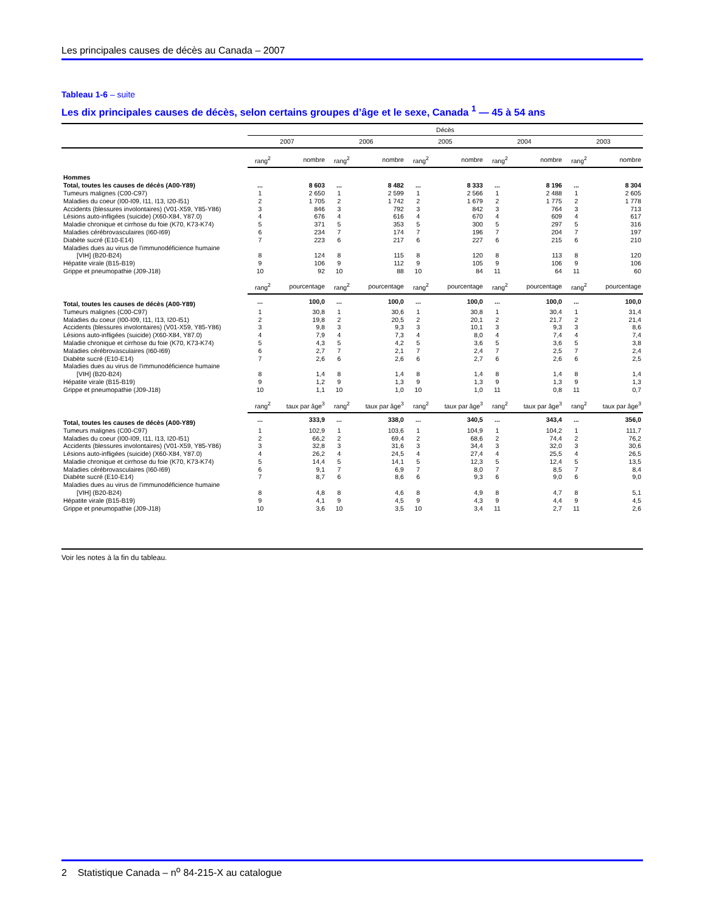Les principales causes de décès au Canada – 2007
Tableau 1-6 – suite
Les dix principales causes de décès, selon certains groupes d’âge et le sexe, Canada <sup>1</sup> — 45 à 54 ans
| | Décès | | | | | | | | | |
| --- | --- | --- | --- | --- | --- | --- | --- | --- | --- | --- |
| | 2007 | | 2006 | | 2005 | | 2004 | | 2003 | |
| | rang<sup>2</sup> | nombre | rang<sup>2</sup> | nombre | rang<sup>2</sup> | nombre | rang<sup>2</sup> | nombre | rang<sup>2</sup> | nombre |
| Hommes | | | | | | | | | | |
| Total, toutes les causes de décès (A00-Y89) | ... | 8 603 | ... | 8 482 | ... | 8 333 | ... | 8 196 | ... | 8 304 |
| Tumeurs malignes (C00-C97) | 1 | 2 650 | 1 | 2 599 | 1 | 2 566 | 1 | 2 488 | 1 | 2 605 |
| Maladies du coeur (I00-I09, I11, I13, I20-I51) | 2 | 1 705 | 2 | 1 742 | 2 | 1 679 | 2 | 1 775 | 2 | 1 778 |
| Accidents (blessures involontaires) (V01-X59, Y85-Y86) | 3 | 846 | 3 | 792 | 3 | 842 | 3 | 764 | 3 | 713 |
| Lésions auto-infligées (suicide) (X60-X84, Y87.0) | 4 | 676 | 4 | 616 | 4 | 670 | 4 | 609 | 4 | 617 |
| Maladie chronique et cirrhose du foie (K70, K73-K74) | 5 | 371 | 5 | 353 | 5 | 300 | 5 | 297 | 5 | 316 |
| Maladies cérébrovasculaires (I60-I69) | 6 | 234 | 7 | 174 | 7 | 196 | 7 | 204 | 7 | 197 |
| Diabète sucré (E10-E14) | 7 | 223 | 6 | 217 | 6 | 227 | 6 | 215 | 6 | 210 |
| Maladies dues au virus de l’immunodéficience humaine | | | | | | | | | | |
| [VIH] (B20-B24) | 8 | 124 | 8 | 115 | 8 | 120 | 8 | 113 | 8 | 120 |
| Hépatite virale (B15-B19) | 9 | 106 | 9 | 112 | 9 | 105 | 9 | 106 | 9 | 106 |
| Grippe et pneumopathie (J09-J18) | 10 | 92 | 10 | 88 | 10 | 84 | 11 | 64 | 11 | 60 |
| | rang<sup>2</sup> | pourcentage | rang<sup>2</sup> | pourcentage | rang<sup>2</sup> | pourcentage | rang<sup>2</sup> | pourcentage | rang<sup>2</sup> | pourcentage |
| Total, toutes les causes de décès (A00-Y89) | ... | 100,0 | ... | 100,0 | ... | 100,0 | ... | 100,0 | ... | 100,0 |
| Tumeurs malignes (C00-C97) | 1 | 30,8 | 1 | 30,6 | 1 | 30,8 | 1 | 30,4 | 1 | 31,4 |
| Maladies du coeur (I00-I09, I11, I13, I20-I51) | 2 | 19,8 | 2 | 20,5 | 2 | 20,1 | 2 | 21,7 | 2 | 21,4 |
| Accidents (blessures involontaires) (V01-X59, Y85-Y86) | 3 | 9,8 | 3 | 9,3 | 3 | 10,1 | 3 | 9,3 | 3 | 8,6 |
| Lésions auto-infligées (suicide) (X60-X84, Y87.0) | 4 | 7,9 | 4 | 7,3 | 4 | 8,0 | 4 | 7,4 | 4 | 7,4 |
| Maladie chronique et cirrhose du foie (K70, K73-K74) | 5 | 4,3 | 5 | 4,2 | 5 | 3,6 | 5 | 3,6 | 5 | 3,8 |
| Maladies cérébrovasculaires (I60-I69) | 6 | 2,7 | 7 | 2,1 | 7 | 2,4 | 7 | 2,5 | 7 | 2,4 |
| Diabète sucré (E10-E14) | 7 | 2,6 | 6 | 2,6 | 6 | 2,7 | 6 | 2,6 | 6 | 2,5 |
| Maladies dues au virus de l’immunodéficience humaine | | | | | | | | | | |
| [VIH] (B20-B24) | 8 | 1,4 | 8 | 1,4 | 8 | 1,4 | 8 | 1,4 | 8 | 1,4 |
| Hépatite virale (B15-B19) | 9 | 1,2 | 9 | 1,3 | 9 | 1,3 | 9 | 1,3 | 9 | 1,3 |
| Grippe et pneumopathie (J09-J18) | 10 | 1,1 | 10 | 1,0 | 10 | 1,0 | 11 | 0,8 | 11 | 0,7 |
| | rang<sup>2</sup> | taux par âge<sup>3</sup> | rang<sup>2</sup> | taux par âge<sup>3</sup> | rang<sup>2</sup> | taux par âge<sup>3</sup> | rang<sup>2</sup> | taux par âge<sup>3</sup> | rang<sup>2</sup> | taux par âge<sup>3</sup> |
| Total, toutes les causes de décès (A00-Y89) | ... | 333,9 | ... | 338,0 | ... | 340,5 | ... | 343,4 | ... | 356,0 |
| Tumeurs malignes (C00-C97) | 1 | 102,9 | 1 | 103,6 | 1 | 104,9 | 1 | 104,2 | 1 | 111,7 |
| Maladies du coeur (I00-I09, I11, I13, I20-I51) | 2 | 66,2 | 2 | 69,4 | 2 | 68,6 | 2 | 74,4 | 2 | 76,2 |
| Accidents (blessures involontaires) (V01-X59, Y85-Y86) | 3 | 32,8 | 3 | 31,6 | 3 | 34,4 | 3 | 32,0 | 3 | 30,6 |
| Lésions auto-infligées (suicide) (X60-X84, Y87.0) | 4 | 26,2 | 4 | 24,5 | 4 | 27,4 | 4 | 25,5 | 4 | 26,5 |
| Maladie chronique et cirrhose du foie (K70, K73-K74) | 5 | 14,4 | 5 | 14,1 | 5 | 12,3 | 5 | 12,4 | 5 | 13,5 |
| Maladies cérébrovasculaires (I60-I69) | 6 | 9,1 | 7 | 6,9 | 7 | 8,0 | 7 | 8,5 | 7 | 8,4 |
| Diabète sucré (E10-E14) | 7 | 8,7 | 6 | 8,6 | 6 | 9,3 | 6 | 9,0 | 6 | 9,0 |
| Maladies dues au virus de l’immunodéficience humaine | | | | | | | | | | |
| [VIH] (B20-B24) | 8 | 4,8 | 8 | 4,6 | 8 | 4,9 | 8 | 4,7 | 8 | 5,1 |
| Hépatite virale (B15-B19) | 9 | 4,1 | 9 | 4,5 | 9 | 4,3 | 9 | 4,4 | 9 | 4,5 |
| Grippe et pneumopathie (J09-J18) | 10 | 3,6 | 10 | 3,5 | 10 | 3,4 | 11 | 2,7 | 11 | 2,6 |
Voir les notes à la fin du tableau.
2 Statistique Canada – n<sup>o</sup> 84-215-X au catalogue